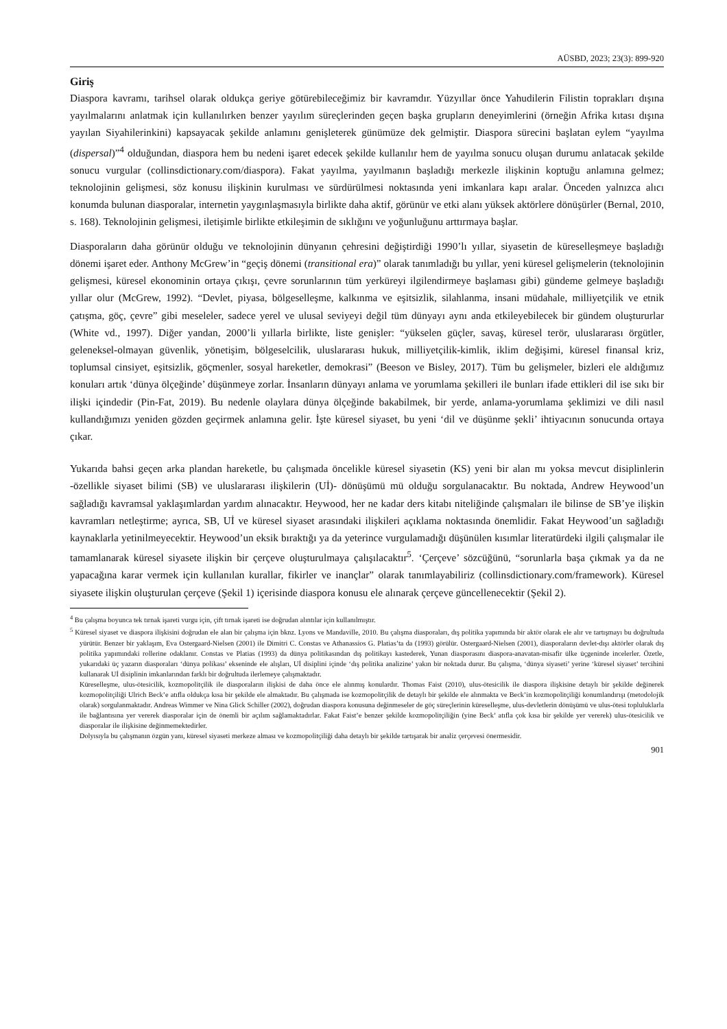AÜSBD, 2023; 23(3): 899-920
Giriş
Diaspora kavramı, tarihsel olarak oldukça geriye götürebileceğimiz bir kavramdır. Yüzyıllar önce Yahudilerin Filistin toprakları dışına yayılmalarını anlatmak için kullanılırken benzer yayılım süreçlerinden geçen başka grupların deneyimlerini (örneğin Afrika kıtası dışına yayılan Siyahilerinkini) kapsayacak şekilde anlamını genişleterek günümüze dek gelmiştir. Diaspora sürecini başlatan eylem “yayılma (dispersal)”<sup>4</sup> olduğundan, diaspora hem bu nedeni işaret edecek şekilde kullanılır hem de yayılma sonucu oluşan durumu anlatacak şekilde sonucu vurgular (collinsdictionary.com/diaspora). Fakat yayılma, yayılmanın başladığı merkezle ilişkinin koptuğu anlamına gelmez; teknolojinin gelişmesi, söz konusu ilişkinin kurulması ve sürdürülmesi noktasında yeni imkanlara kapı aralar. Önceden yalnızca alıcı konumda bulunan diasporalar, internetin yaygınlaşmasıyla birlikte daha aktif, görünür ve etki alanı yüksek aktörlere dönüşürler (Bernal, 2010, s. 168). Teknolojinin gelişmesi, iletişimle birlikte etkileşimin de sıklığını ve yoğunluğunu arttırmaya başlar.
Diasporaların daha görünür olduğu ve teknolojinin dünyanın çehresini değiştirdiği 1990’lı yıllar, siyasetin de küreselleşmeye başladığı dönemi işaret eder. Anthony McGrew’in “geçiş dönemi (transitional era)” olarak tanımladığı bu yıllar, yeni küresel gelişmelerin (teknolojinin gelişmesi, küresel ekonominin ortaya çıkışı, çevre sorunlarının tüm yerküreyi ilgilendirmeye başlaması gibi) gündeme gelmeye başladığı yıllar olur (McGrew, 1992). “Devlet, piyasa, bölgeselleşme, kalkınma ve eşitsizlik, silahlanma, insani müdahale, milliyetçilik ve etnik çatışma, göç, çevre” gibi meseleler, sadece yerel ve ulusal seviyeyi değil tüm dünyayı aynı anda etkileyebilecek bir gündem oluştururlar (White vd., 1997). Diğer yandan, 2000’li yıllarla birlikte, liste genişler: “yükselen güçler, savaş, küresel terör, uluslararası örgütler, geleneksel-olmayan güvenlik, yönetişim, bölgeselcilik, uluslararası hukuk, milliyetçilik-kimlik, iklim değişimi, küresel finansal kriz, toplumsal cinsiyet, eşitsizlik, göçmenler, sosyal hareketler, demokrasi” (Beeson ve Bisley, 2017). Tüm bu gelişmeler, bizleri ele aldığımız konuları artık ‘dünya ölçeğinde’ düşünmeye zorlar. İnsanların dünyayı anlama ve yorumlama şekilleri ile bunları ifade ettikleri dil ise sıkı bir ilişki içindedir (Pin-Fat, 2019). Bu nedenle olaylara dünya ölçeğinde bakabilmek, bir yerde, anlama-yorumlama şeklimizi ve dili nasıl kullandığımızı yeniden gözden geçirmek anlamına gelir. İşte küresel siyaset, bu yeni ‘dil ve düşünme şekli’ ihtiyacının sonucunda ortaya çıkar.
Yukarıda bahsi geçen arka plandan hareketle, bu çalışmada öncelikle küresel siyasetin (KS) yeni bir alan mı yoksa mevcut disiplinlerin -özellikle siyaset bilimi (SB) ve uluslararası ilişkilerin (Uİ)- dönüşümü mü olduğu sorgulanacaktır. Bu noktada, Andrew Heywood’un sağladığı kavramsal yaklaşımlardan yardım alınacaktır. Heywood, her ne kadar ders kitabı niteliğinde çalışmaları ile bilinse de SB’ye ilişkin kavramları netleştirme; ayrıca, SB, Uİ ve küresel siyaset arasındaki ilişkileri açıklama noktasında önemlidir. Fakat Heywood’un sağladığı kaynaklarla yetinilmeyecektir. Heywood’un eksik bıraktığı ya da yeterince vurgulamadığı düşünülen kısımlar literatürdeki ilgili çalışmalar ile tamamlanarak küresel siyasete ilişkin bir çerçeve oluşturulmaya çalışılacaktır<sup>5</sup>. ‘Çerçeve’ sözcüğünü, “sorunlarla başa çıkmak ya da ne yapacağına karar vermek için kullanılan kurallar, fikirler ve inançlar” olarak tanımlayabiliriz (collinsdictionary.com/framework). Küresel siyasete ilişkin oluşturulan çerçeve (Şekil 1) içerisinde diaspora konusu ele alınarak çerçeve güncellenecektir (Şekil 2).
<sup>4</sup> Bu çalışma boyunca tek tırnak işareti vurgu için, çift tırnak işareti ise doğrudan alıntılar için kullanılmıştır.
<sup>5</sup> Küresel siyaset ve diaspora ilişkisini doğrudan ele alan bir çalışma için bknz. Lyons ve Mandaville, 2010. Bu çalışma diasporaları, dış politika yapımında bir aktör olarak ele alır ve tartışmayı bu doğrultuda yürütür. Benzer bir yaklaşım, Eva Ostergaard-Nielsen (2001) ile Dimitri C. Constas ve Athanassios G. Platias’ta da (1993) görülür. Ostergaard-Nielsen (2001), diasporaların devlet-dışı aktörler olarak dış politika yapımındaki rollerine odaklanır. Constas ve Platias (1993) da dünya politikasından dış politikayı kastederek, Yunan diasporasını diaspora-anavatan-misafir ülke üçgeninde incelerler. Özetle, yukarıdaki üç yazarın diasporaları ‘dünya polikası’ ekseninde ele alışları, Uİ disiplini içinde ‘dış politika analizine’ yakın bir noktada durur. Bu çalışma, ‘dünya siyaseti’ yerine ‘küresel siyaset’ tercihini kullanarak Uİ disiplinin imkanlarından farklı bir doğrultuda ilerlemeye çalışmaktadır.
Küreselleşme, ulus-ötesicilik, kozmopolitçilik ile diasporaların ilişkisi de daha önce ele alınmış konulardır. Thomas Faist (2010), ulus-ötesicilik ile diaspora ilişkisine detaylı bir şekilde değinerek kozmopolitçiliği Ulrich Beck’e atıfla oldukça kısa bir şekilde ele almaktadır. Bu çalışmada ise kozmopolitçilik de detaylı bir şekilde ele alınmakta ve Beck’in kozmopolitçiliği konumlandırışı (metodolojik olarak) sorgulanmaktadır. Andreas Wimmer ve Nina Glick Schiller (2002), doğrudan diaspora konusuna değinmeseler de göç süreçlerinin küreselleşme, ulus-devletlerin dönüşümü ve ulus-ötesi topluluklarla ile bağlantısına yer vererek diasporalar için de önemli bir açılım sağlamaktadırlar. Fakat Faist’e benzer şekilde kozmopolitçiliğin (yine Beck’ atıfla çok kısa bir şekilde yer vererek) ulus-ötesicilik ve diasporalar ile ilişkisine değinmemektedirler.
Dolyısıyla bu çalışmanın özgün yanı, küresel siyaseti merkeze alması ve kozmopolitçiliği daha detaylı bir şekilde tartışarak bir analiz çerçevesi önermesidir.
901